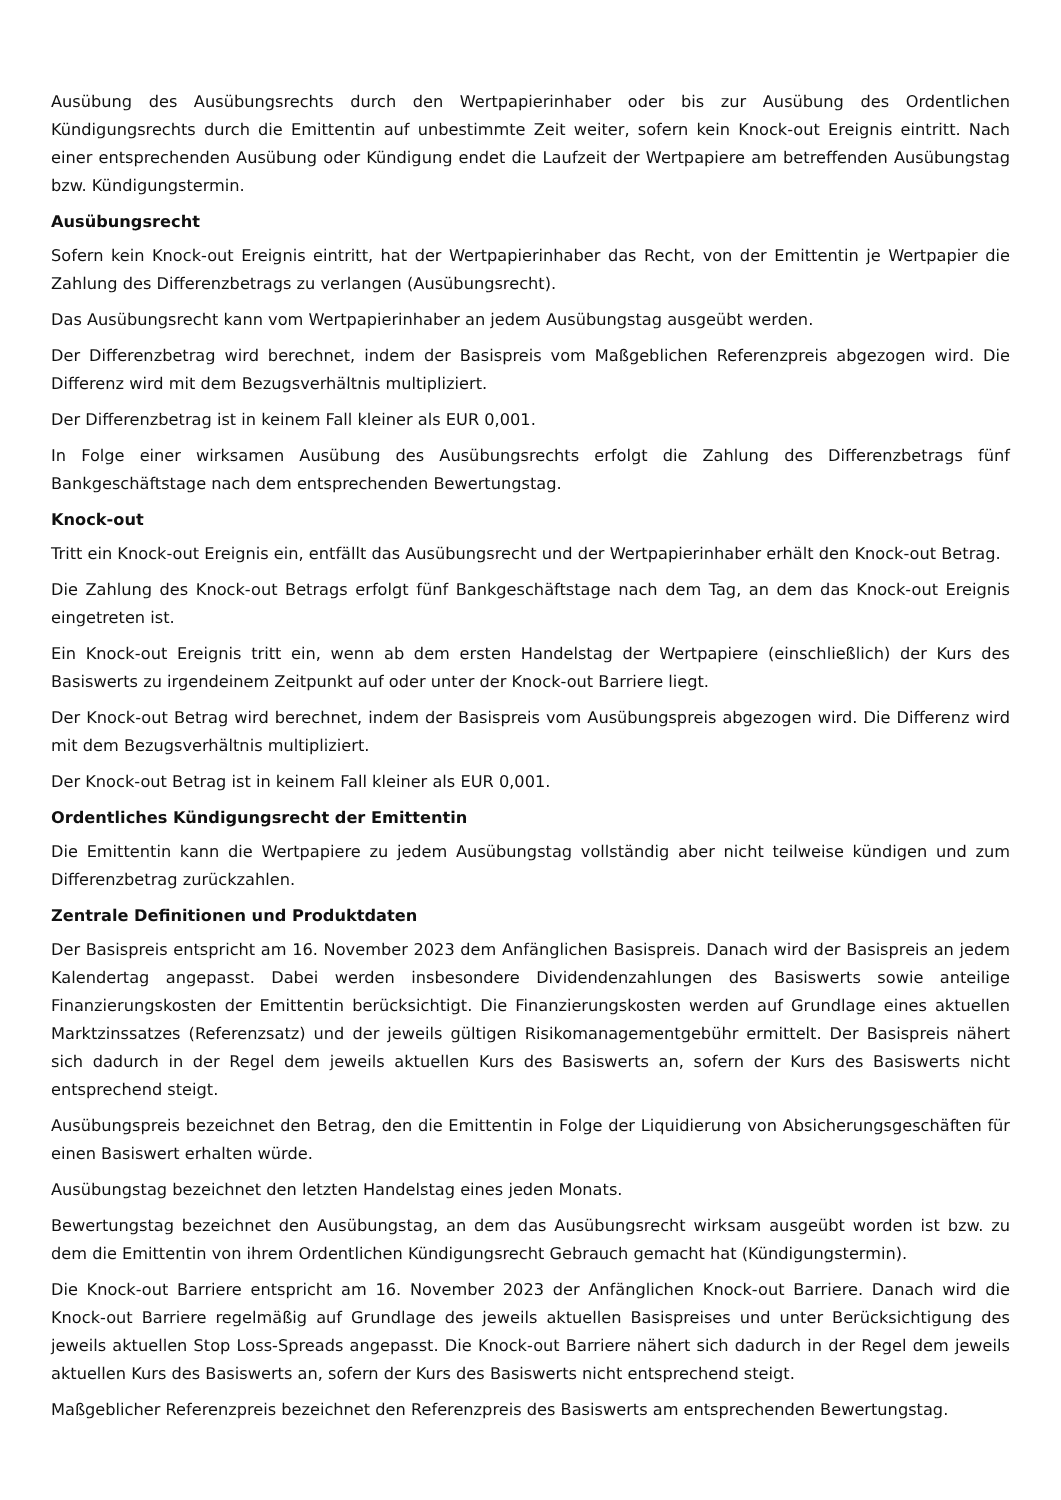Ausübung des Ausübungsrechts durch den Wertpapierinhaber oder bis zur Ausübung des Ordentlichen Kündigungsrechts durch die Emittentin auf unbestimmte Zeit weiter, sofern kein Knock-out Ereignis eintritt. Nach einer entsprechenden Ausübung oder Kündigung endet die Laufzeit der Wertpapiere am betreffenden Ausübungstag bzw. Kündigungstermin.
Ausübungsrecht
Sofern kein Knock-out Ereignis eintritt, hat der Wertpapierinhaber das Recht, von der Emittentin je Wertpapier die Zahlung des Differenzbetrags zu verlangen (Ausübungsrecht).
Das Ausübungsrecht kann vom Wertpapierinhaber an jedem Ausübungstag ausgeübt werden.
Der Differenzbetrag wird berechnet, indem der Basispreis vom Maßgeblichen Referenzpreis abgezogen wird. Die Differenz wird mit dem Bezugsverhältnis multipliziert.
Der Differenzbetrag ist in keinem Fall kleiner als EUR 0,001.
In Folge einer wirksamen Ausübung des Ausübungsrechts erfolgt die Zahlung des Differenzbetrags fünf Bankgeschäftstage nach dem entsprechenden Bewertungstag.
Knock-out
Tritt ein Knock-out Ereignis ein, entfällt das Ausübungsrecht und der Wertpapierinhaber erhält den Knock-out Betrag.
Die Zahlung des Knock-out Betrags erfolgt fünf Bankgeschäftstage nach dem Tag, an dem das Knock-out Ereignis eingetreten ist.
Ein Knock-out Ereignis tritt ein, wenn ab dem ersten Handelstag der Wertpapiere (einschließlich) der Kurs des Basiswerts zu irgendeinem Zeitpunkt auf oder unter der Knock-out Barriere liegt.
Der Knock-out Betrag wird berechnet, indem der Basispreis vom Ausübungspreis abgezogen wird. Die Differenz wird mit dem Bezugsverhältnis multipliziert.
Der Knock-out Betrag ist in keinem Fall kleiner als EUR 0,001.
Ordentliches Kündigungsrecht der Emittentin
Die Emittentin kann die Wertpapiere zu jedem Ausübungstag vollständig aber nicht teilweise kündigen und zum Differenzbetrag zurückzahlen.
Zentrale Definitionen und Produktdaten
Der Basispreis entspricht am 16. November 2023 dem Anfänglichen Basispreis. Danach wird der Basispreis an jedem Kalendertag angepasst. Dabei werden insbesondere Dividendenzahlungen des Basiswerts sowie anteilige Finanzierungskosten der Emittentin berücksichtigt. Die Finanzierungskosten werden auf Grundlage eines aktuellen Marktzinssatzes (Referenzsatz) und der jeweils gültigen Risikomanagementgebühr ermittelt. Der Basispreis nähert sich dadurch in der Regel dem jeweils aktuellen Kurs des Basiswerts an, sofern der Kurs des Basiswerts nicht entsprechend steigt.
Ausübungspreis bezeichnet den Betrag, den die Emittentin in Folge der Liquidierung von Absicherungsgeschäften für einen Basiswert erhalten würde.
Ausübungstag bezeichnet den letzten Handelstag eines jeden Monats.
Bewertungstag bezeichnet den Ausübungstag, an dem das Ausübungsrecht wirksam ausgeübt worden ist bzw. zu dem die Emittentin von ihrem Ordentlichen Kündigungsrecht Gebrauch gemacht hat (Kündigungstermin).
Die Knock-out Barriere entspricht am 16. November 2023 der Anfänglichen Knock-out Barriere. Danach wird die Knock-out Barriere regelmäßig auf Grundlage des jeweils aktuellen Basispreises und unter Berücksichtigung des jeweils aktuellen Stop Loss-Spreads angepasst. Die Knock-out Barriere nähert sich dadurch in der Regel dem jeweils aktuellen Kurs des Basiswerts an, sofern der Kurs des Basiswerts nicht entsprechend steigt.
Maßgeblicher Referenzpreis bezeichnet den Referenzpreis des Basiswerts am entsprechenden Bewertungstag.